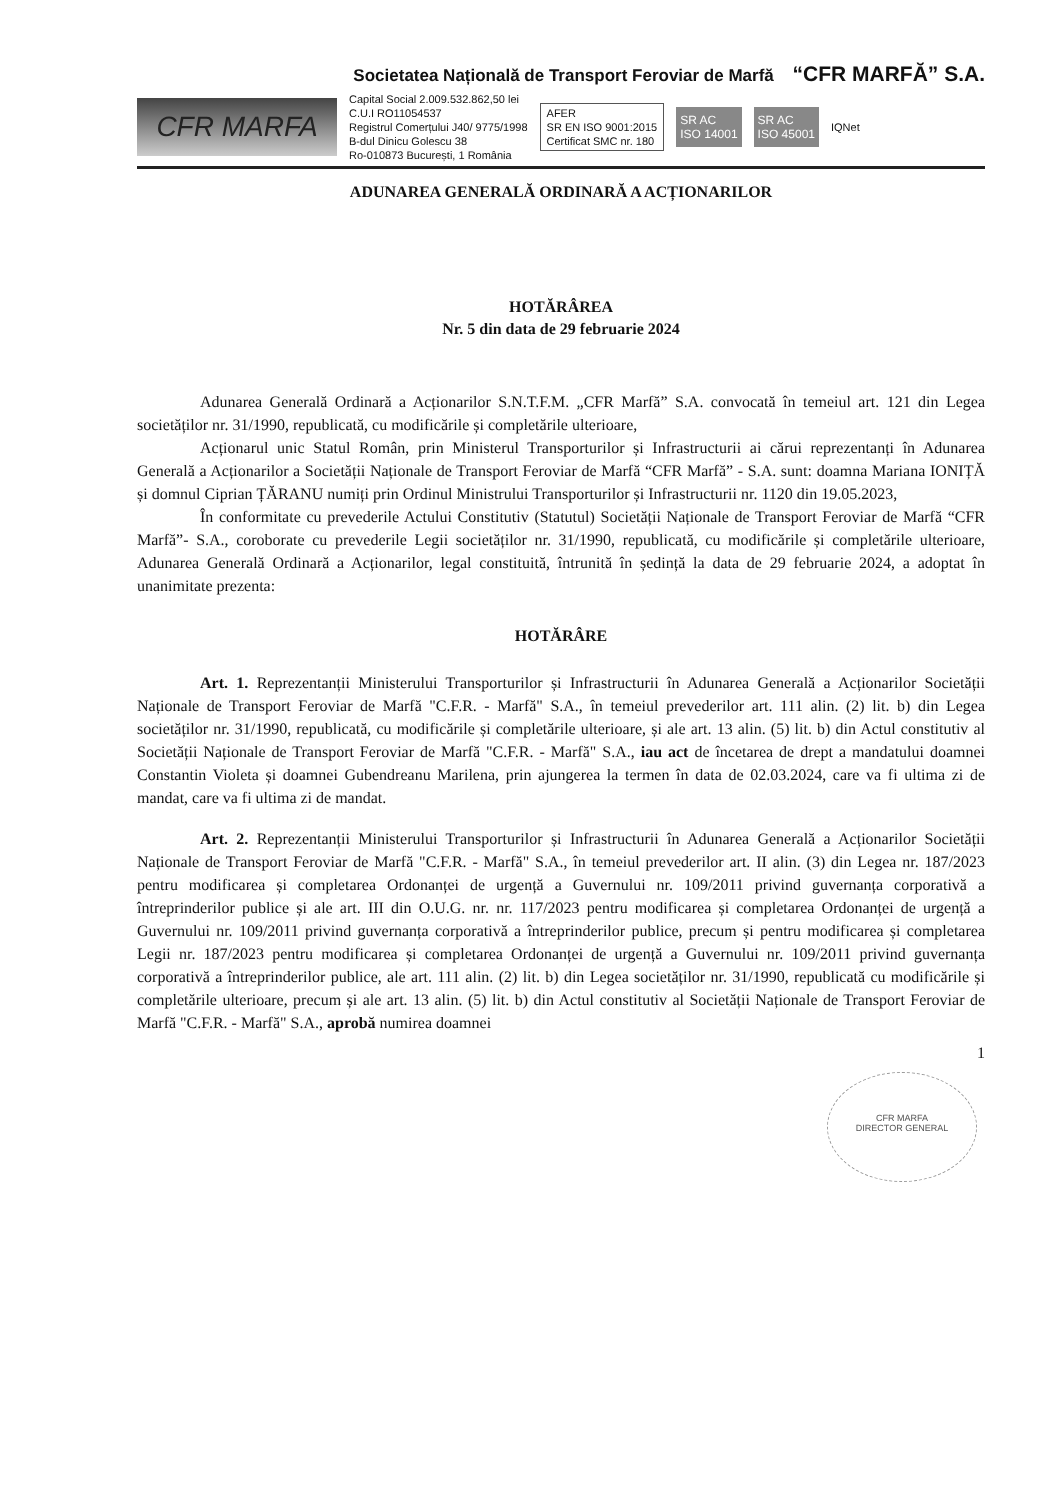Societatea Națională de Transport Feroviar de Marfă “CFR MARFĂ” S.A.
CFR MARFA
Capital Social 2.009.532.862,50 lei
C.U.I RO11054537
Registrul Comerțului J40/ 9775/1998
B-dul Dinicu Golescu 38
Ro-010873 București, 1 România
AFER
SR EN ISO 9001:2015
Certificat SMC nr. 180
SR AC
ISO 14001
SR AC
ISO 45001
IQNet
ADUNAREA GENERALĂ ORDINARĂ A ACȚIONARILOR
HOTĂRÂREA
Nr. 5 din data de 29 februarie 2024
Adunarea Generală Ordinară a Acționarilor S.N.T.F.M. „CFR Marfă” S.A. convocată în temeiul art. 121 din Legea societăților nr. 31/1990, republicată, cu modificările și completările ulterioare,
Acționarul unic Statul Român, prin Ministerul Transporturilor și Infrastructurii ai cărui reprezentanți în Adunarea Generală a Acționarilor a Societății Naționale de Transport Feroviar de Marfă “CFR Marfă” - S.A. sunt: doamna Mariana IONIȚĂ și domnul Ciprian ȚĂRANU numiți prin Ordinul Ministrului Transporturilor și Infrastructurii nr. 1120 din 19.05.2023,
În conformitate cu prevederile Actului Constitutiv (Statutul) Societății Naționale de Transport Feroviar de Marfă “CFR Marfă”- S.A., coroborate cu prevederile Legii societăților nr. 31/1990, republicată, cu modificările și completările ulterioare, Adunarea Generală Ordinară a Acționarilor, legal constituită, întrunită în ședință la data de 29 februarie 2024, a adoptat în unanimitate prezenta:
HOTĂRÂRE
Art. 1. Reprezentanții Ministerului Transporturilor și Infrastructurii în Adunarea Generală a Acționarilor Societății Naționale de Transport Feroviar de Marfă "C.F.R. - Marfă" S.A., în temeiul prevederilor art. 111 alin. (2) lit. b) din Legea societăților nr. 31/1990, republicată, cu modificările și completările ulterioare, și ale art. 13 alin. (5) lit. b) din Actul constitutiv al Societății Naționale de Transport Feroviar de Marfă "C.F.R. - Marfă" S.A., iau act de încetarea de drept a mandatului doamnei Constantin Violeta și doamnei Gubendreanu Marilena, prin ajungerea la termen în data de 02.03.2024, care va fi ultima zi de mandat, care va fi ultima zi de mandat.
Art. 2. Reprezentanții Ministerului Transporturilor și Infrastructurii în Adunarea Generală a Acționarilor Societății Naționale de Transport Feroviar de Marfă "C.F.R. - Marfă" S.A., în temeiul prevederilor art. II alin. (3) din Legea nr. 187/2023 pentru modificarea și completarea Ordonanței de urgență a Guvernului nr. 109/2011 privind guvernanța corporativă a întreprinderilor publice și ale art. III din O.U.G. nr. nr. 117/2023 pentru modificarea și completarea Ordonanței de urgență a Guvernului nr. 109/2011 privind guvernanța corporativă a întreprinderilor publice, precum și pentru modificarea și completarea Legii nr. 187/2023 pentru modificarea și completarea Ordonanței de urgență a Guvernului nr. 109/2011 privind guvernanța corporativă a întreprinderilor publice, ale art. 111 alin. (2) lit. b) din Legea societăților nr. 31/1990, republicată cu modificările și completările ulterioare, precum și ale art. 13 alin. (5) lit. b) din Actul constitutiv al Societății Naționale de Transport Feroviar de Marfă "C.F.R. - Marfă" S.A., aprobă numirea doamnei
1
CFR MARFA
DIRECTOR GENERAL